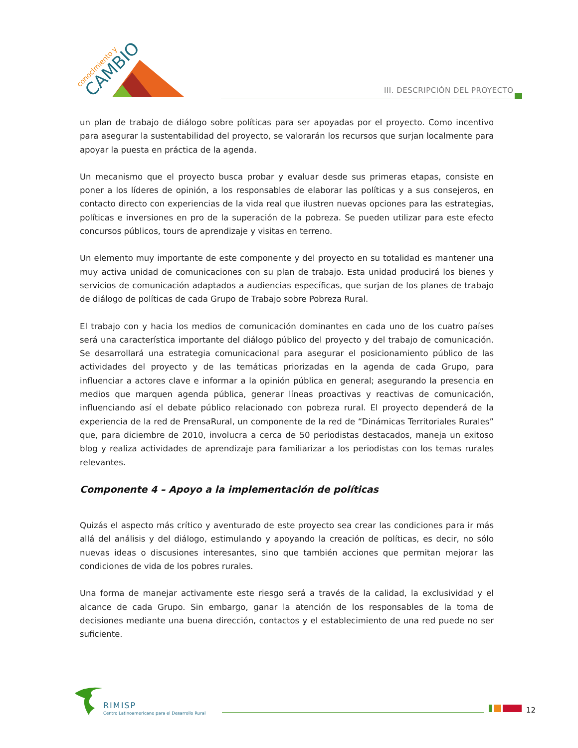conocimiento y
CAMBIO
III. DESCRIPCIÓN DEL PROYECTO
un plan de trabajo de diálogo sobre políticas para ser apoyadas por el proyecto. Como incentivo para asegurar la sustentabilidad del proyecto, se valorarán los recursos que surjan localmente para apoyar la puesta en práctica de la agenda.
Un mecanismo que el proyecto busca probar y evaluar desde sus primeras etapas, consiste en poner a los líderes de opinión, a los responsables de elaborar las políticas y a sus consejeros, en contacto directo con experiencias de la vida real que ilustren nuevas opciones para las estrategias, políticas e inversiones en pro de la superación de la pobreza. Se pueden utilizar para este efecto concursos públicos, tours de aprendizaje y visitas en terreno.
Un elemento muy importante de este componente y del proyecto en su totalidad es mantener una muy activa unidad de comunicaciones con su plan de trabajo. Esta unidad producirá los bienes y servicios de comunicación adaptados a audiencias específicas, que surjan de los planes de trabajo de diálogo de políticas de cada Grupo de Trabajo sobre Pobreza Rural.
El trabajo con y hacia los medios de comunicación dominantes en cada uno de los cuatro países será una característica importante del diálogo público del proyecto y del trabajo de comunicación. Se desarrollará una estrategia comunicacional para asegurar el posicionamiento público de las actividades del proyecto y de las temáticas priorizadas en la agenda de cada Grupo, para influenciar a actores clave e informar a la opinión pública en general; asegurando la presencia en medios que marquen agenda pública, generar líneas proactivas y reactivas de comunicación, influenciando así el debate público relacionado con pobreza rural. El proyecto dependerá de la experiencia de la red de PrensaRural, un componente de la red de “Dinámicas Territoriales Rurales” que, para diciembre de 2010, involucra a cerca de 50 periodistas destacados, maneja un exitoso blog y realiza actividades de aprendizaje para familiarizar a los periodistas con los temas rurales relevantes.
Componente 4 – Apoyo a la implementación de políticas
Quizás el aspecto más crítico y aventurado de este proyecto sea crear las condiciones para ir más allá del análisis y del diálogo, estimulando y apoyando la creación de políticas, es decir, no sólo nuevas ideas o discusiones interesantes, sino que también acciones que permitan mejorar las condiciones de vida de los pobres rurales.
Una forma de manejar activamente este riesgo será a través de la calidad, la exclusividad y el alcance de cada Grupo. Sin embargo, ganar la atención de los responsables de la toma de decisiones mediante una buena dirección, contactos y el establecimiento de una red puede no ser suficiente.
RIMISP
Centro Latinoamericano para el Desarrollo Rural
12